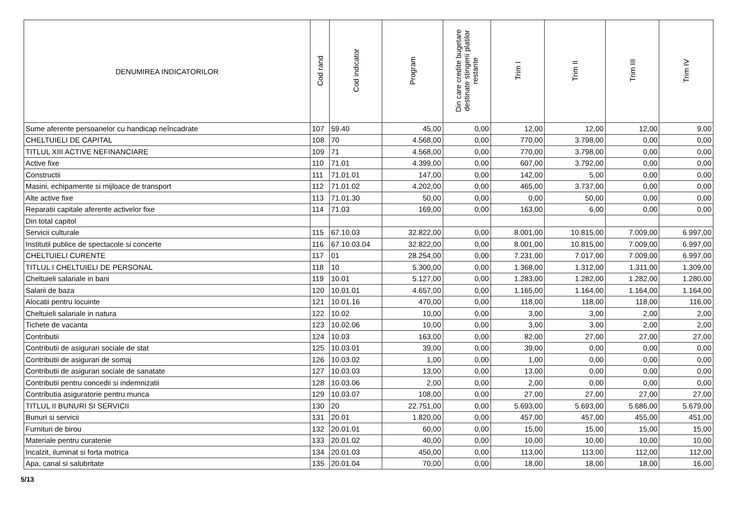| DENUMIREA INDICATORILOR | Cod rand | Cod indicator | Program | Din care credite bugetare destinate stingerii platilor restante | Trim I | Trim II | Trim III | Trim IV |
| --- | --- | --- | --- | --- | --- | --- | --- | --- |
| Sume aferente persoanelor cu handicap neîncadrate | 107 | 59.40 | 45,00 | 0,00 | 12,00 | 12,00 | 12,00 | 9,00 |
| CHELTUIELI DE CAPITAL | 108 | 70 | 4.568,00 | 0,00 | 770,00 | 3.798,00 | 0,00 | 0,00 |
| TITLUL XIII ACTIVE NEFINANCIARE | 109 | 71 | 4.568,00 | 0,00 | 770,00 | 3.798,00 | 0,00 | 0,00 |
| Active fixe | 110 | 71.01 | 4.399,00 | 0,00 | 607,00 | 3.792,00 | 0,00 | 0,00 |
| Constructii | 111 | 71.01.01 | 147,00 | 0,00 | 142,00 | 5,00 | 0,00 | 0,00 |
| Masini, echipamente si mijloace de transport | 112 | 71.01.02 | 4.202,00 | 0,00 | 465,00 | 3.737,00 | 0,00 | 0,00 |
| Alte active fixe | 113 | 71.01.30 | 50,00 | 0,00 | 0,00 | 50,00 | 0,00 | 0,00 |
| Reparatii capitale aferente activelor fixe | 114 | 71.03 | 169,00 | 0,00 | 163,00 | 6,00 | 0,00 | 0,00 |
| Din total capitol | | | | | | | | |
| Servicii culturale | 115 | 67.10.03 | 32.822,00 | 0,00 | 8.001,00 | 10.815,00 | 7.009,00 | 6.997,00 |
| Institutii publice de spectacole si concerte | 116 | 67.10.03.04 | 32.822,00 | 0,00 | 8.001,00 | 10.815,00 | 7.009,00 | 6.997,00 |
| CHELTUIELI CURENTE | 117 | 01 | 28.254,00 | 0,00 | 7.231,00 | 7.017,00 | 7.009,00 | 6.997,00 |
| TITLUL I CHELTUIELI DE PERSONAL | 118 | 10 | 5.300,00 | 0,00 | 1.368,00 | 1.312,00 | 1.311,00 | 1.309,00 |
| Cheltuieli salariale in bani | 119 | 10.01 | 5.127,00 | 0,00 | 1.283,00 | 1.282,00 | 1.282,00 | 1.280,00 |
| Salarii de baza | 120 | 10.01.01 | 4.657,00 | 0,00 | 1.165,00 | 1.164,00 | 1.164,00 | 1.164,00 |
| Alocatii pentru locuinte | 121 | 10.01.16 | 470,00 | 0,00 | 118,00 | 118,00 | 118,00 | 116,00 |
| Cheltuieli salariale in natura | 122 | 10.02 | 10,00 | 0,00 | 3,00 | 3,00 | 2,00 | 2,00 |
| Tichete de vacanta | 123 | 10.02.06 | 10,00 | 0,00 | 3,00 | 3,00 | 2,00 | 2,00 |
| Contributii | 124 | 10.03 | 163,00 | 0,00 | 82,00 | 27,00 | 27,00 | 27,00 |
| Contributii de asigurari sociale de stat | 125 | 10.03.01 | 39,00 | 0,00 | 39,00 | 0,00 | 0,00 | 0,00 |
| Contributii de asigurari de somaj | 126 | 10.03.02 | 1,00 | 0,00 | 1,00 | 0,00 | 0,00 | 0,00 |
| Contributii de asigurari sociale de sanatate | 127 | 10.03.03 | 13,00 | 0,00 | 13,00 | 0,00 | 0,00 | 0,00 |
| Contributii pentru concedii si indemnizatii | 128 | 10.03.06 | 2,00 | 0,00 | 2,00 | 0,00 | 0,00 | 0,00 |
| Contributia asiguratorie pentru munca | 129 | 10.03.07 | 108,00 | 0,00 | 27,00 | 27,00 | 27,00 | 27,00 |
| TITLUL II BUNURI SI SERVICII | 130 | 20 | 22.751,00 | 0,00 | 5.693,00 | 5.693,00 | 5.686,00 | 5.679,00 |
| Bunuri si servicii | 131 | 20.01 | 1.820,00 | 0,00 | 457,00 | 457,00 | 455,00 | 451,00 |
| Furnituri de birou | 132 | 20.01.01 | 60,00 | 0,00 | 15,00 | 15,00 | 15,00 | 15,00 |
| Materiale pentru curatenie | 133 | 20.01.02 | 40,00 | 0,00 | 10,00 | 10,00 | 10,00 | 10,00 |
| Incalzit, iluminat si forta motrica | 134 | 20.01.03 | 450,00 | 0,00 | 113,00 | 113,00 | 112,00 | 112,00 |
| Apa, canal si salubritate | 135 | 20.01.04 | 70,00 | 0,00 | 18,00 | 18,00 | 18,00 | 16,00 |
5/13